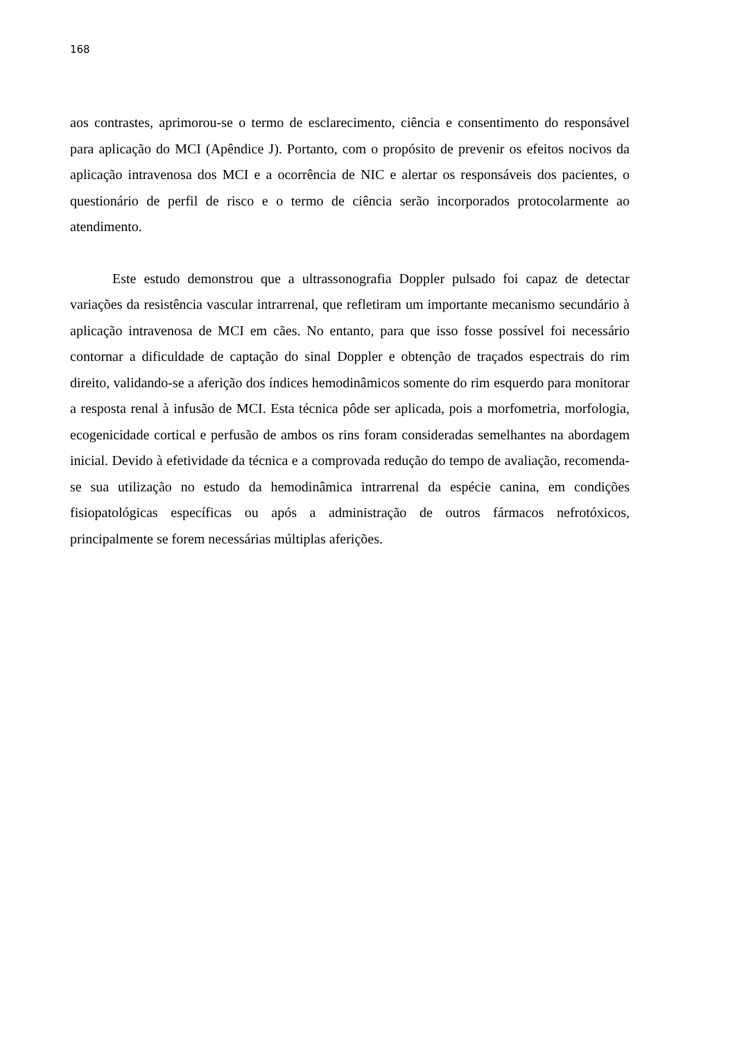168
aos contrastes, aprimorou-se o termo de esclarecimento, ciência e consentimento do responsável para aplicação do MCI (Apêndice J). Portanto, com o propósito de prevenir os efeitos nocivos da aplicação intravenosa dos MCI e a ocorrência de NIC e alertar os responsáveis dos pacientes, o questionário de perfil de risco e o termo de ciência serão incorporados protocolarmente ao atendimento.
Este estudo demonstrou que a ultrassonografia Doppler pulsado foi capaz de detectar variações da resistência vascular intrarrenal, que refletiram um importante mecanismo secundário à aplicação intravenosa de MCI em cães. No entanto, para que isso fosse possível foi necessário contornar a dificuldade de captação do sinal Doppler e obtenção de traçados espectrais do rim direito, validando-se a aferição dos índices hemodinâmicos somente do rim esquerdo para monitorar a resposta renal à infusão de MCI. Esta técnica pôde ser aplicada, pois a morfometria, morfologia, ecogenicidade cortical e perfusão de ambos os rins foram consideradas semelhantes na abordagem inicial. Devido à efetividade da técnica e a comprovada redução do tempo de avaliação, recomenda-se sua utilização no estudo da hemodinâmica intrarrenal da espécie canina, em condições fisiopatológicas específicas ou após a administração de outros fármacos nefrotóxicos, principalmente se forem necessárias múltiplas aferições.